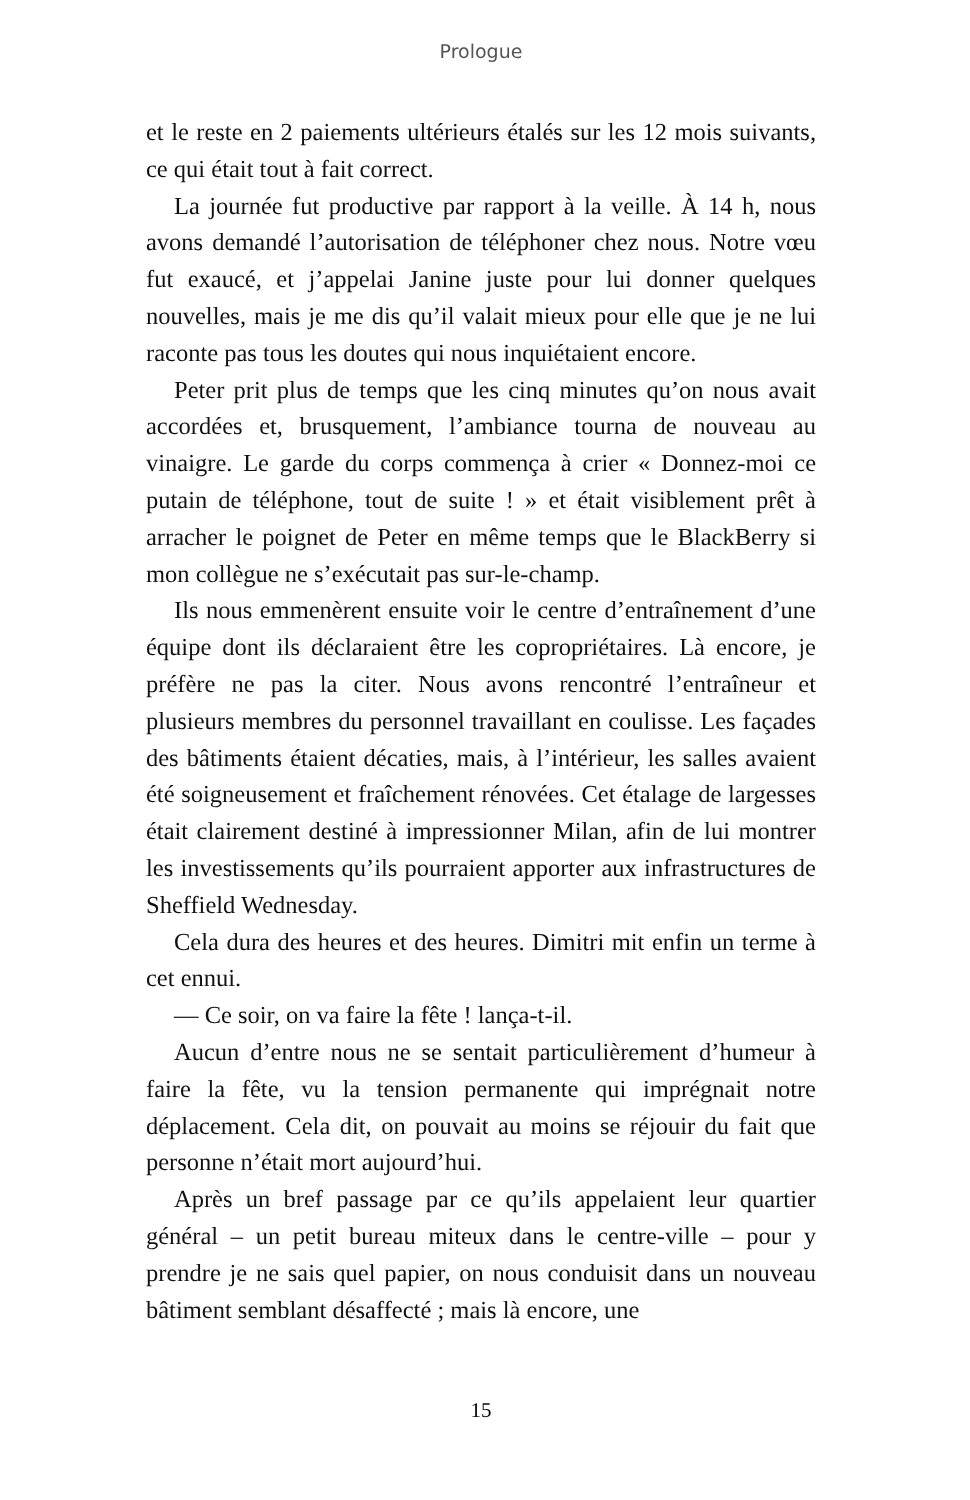Prologue
et le reste en 2 paiements ultérieurs étalés sur les 12 mois suivants, ce qui était tout à fait correct.
La journée fut productive par rapport à la veille. À 14 h, nous avons demandé l’autorisation de téléphoner chez nous. Notre vœu fut exaucé, et j’appelai Janine juste pour lui donner quelques nouvelles, mais je me dis qu’il valait mieux pour elle que je ne lui raconte pas tous les doutes qui nous inquiétaient encore.
Peter prit plus de temps que les cinq minutes qu’on nous avait accordées et, brusquement, l’ambiance tourna de nouveau au vinaigre. Le garde du corps commença à crier « Donnez-moi ce putain de téléphone, tout de suite ! » et était visiblement prêt à arracher le poignet de Peter en même temps que le BlackBerry si mon collègue ne s’exécutait pas sur-le-champ.
Ils nous emmenèrent ensuite voir le centre d’entraînement d’une équipe dont ils déclaraient être les copropriétaires. Là encore, je préfère ne pas la citer. Nous avons rencontré l’entraîneur et plusieurs membres du personnel travaillant en coulisse. Les façades des bâtiments étaient décaties, mais, à l’intérieur, les salles avaient été soigneusement et fraîchement rénovées. Cet étalage de largesses était clairement destiné à impressionner Milan, afin de lui montrer les investissements qu’ils pourraient apporter aux infrastructures de Sheffield Wednesday.
Cela dura des heures et des heures. Dimitri mit enfin un terme à cet ennui.
— Ce soir, on va faire la fête ! lança-t-il.
Aucun d’entre nous ne se sentait particulièrement d’humeur à faire la fête, vu la tension permanente qui imprégnait notre déplacement. Cela dit, on pouvait au moins se réjouir du fait que personne n’était mort aujourd’hui.
Après un bref passage par ce qu’ils appelaient leur quartier général – un petit bureau miteux dans le centre-ville – pour y prendre je ne sais quel papier, on nous conduisit dans un nouveau bâtiment semblant désaffecté ; mais là encore, une
15